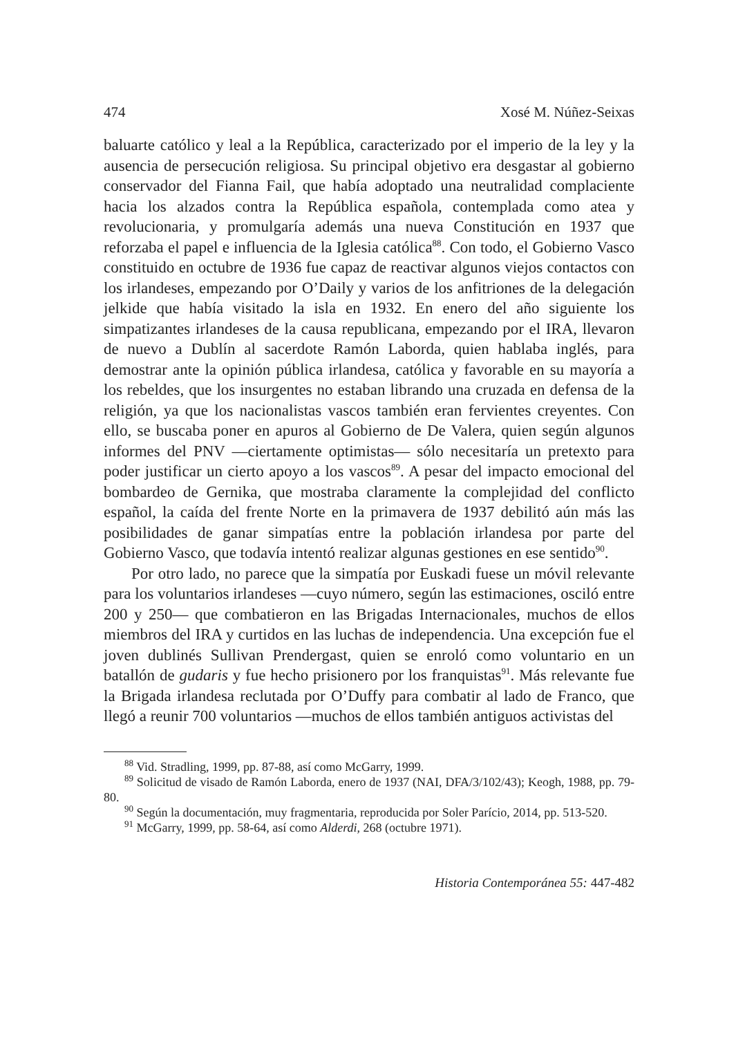474 Xosé M. Núñez-Seixas
baluarte católico y leal a la República, caracterizado por el imperio de la ley y la ausencia de persecución religiosa. Su principal objetivo era desgastar al gobierno conservador del Fianna Fail, que había adoptado una neutralidad complaciente hacia los alzados contra la República española, contemplada como atea y revolucionaria, y promulgaría además una nueva Constitución en 1937 que reforzaba el papel e influencia de la Iglesia católica<sup>88</sup>. Con todo, el Gobierno Vasco constituido en octubre de 1936 fue capaz de reactivar algunos viejos contactos con los irlandeses, empezando por O’Daily y varios de los anfitriones de la delegación jelkide que había visitado la isla en 1932. En enero del año siguiente los simpatizantes irlandeses de la causa republicana, empezando por el IRA, llevaron de nuevo a Dublín al sacerdote Ramón Laborda, quien hablaba inglés, para demostrar ante la opinión pública irlandesa, católica y favorable en su mayoría a los rebeldes, que los insurgentes no estaban librando una cruzada en defensa de la religión, ya que los nacionalistas vascos también eran fervientes creyentes. Con ello, se buscaba poner en apuros al Gobierno de De Valera, quien según algunos informes del PNV —ciertamente optimistas— sólo necesitaría un pretexto para poder justificar un cierto apoyo a los vascos<sup>89</sup>. A pesar del impacto emocional del bombardeo de Gernika, que mostraba claramente la complejidad del conflicto español, la caída del frente Norte en la primavera de 1937 debilitó aún más las posibilidades de ganar simpatías entre la población irlandesa por parte del Gobierno Vasco, que todavía intentó realizar algunas gestiones en ese sentido<sup>90</sup>.
Por otro lado, no parece que la simpatía por Euskadi fuese un móvil relevante para los voluntarios irlandeses —cuyo número, según las estimaciones, osciló entre 200 y 250— que combatieron en las Brigadas Internacionales, muchos de ellos miembros del IRA y curtidos en las luchas de independencia. Una excepción fue el joven dublinés Sullivan Prendergast, quien se enroló como voluntario en un batallón de gudaris y fue hecho prisionero por los franquistas<sup>91</sup>. Más relevante fue la Brigada irlandesa reclutada por O’Duffy para combatir al lado de Franco, que llegó a reunir 700 voluntarios —muchos de ellos también antiguos activistas del
<sup>88</sup> Vid. Stradling, 1999, pp. 87-88, así como McGarry, 1999.
<sup>89</sup> Solicitud de visado de Ramón Laborda, enero de 1937 (NAI, DFA/3/102/43); Keogh, 1988, pp. 79-80.
<sup>90</sup> Según la documentación, muy fragmentaria, reproducida por Soler Parício, 2014, pp. 513-520.
<sup>91</sup> McGarry, 1999, pp. 58-64, así como Alderdi, 268 (octubre 1971).
Historia Contemporánea 55: 447-482